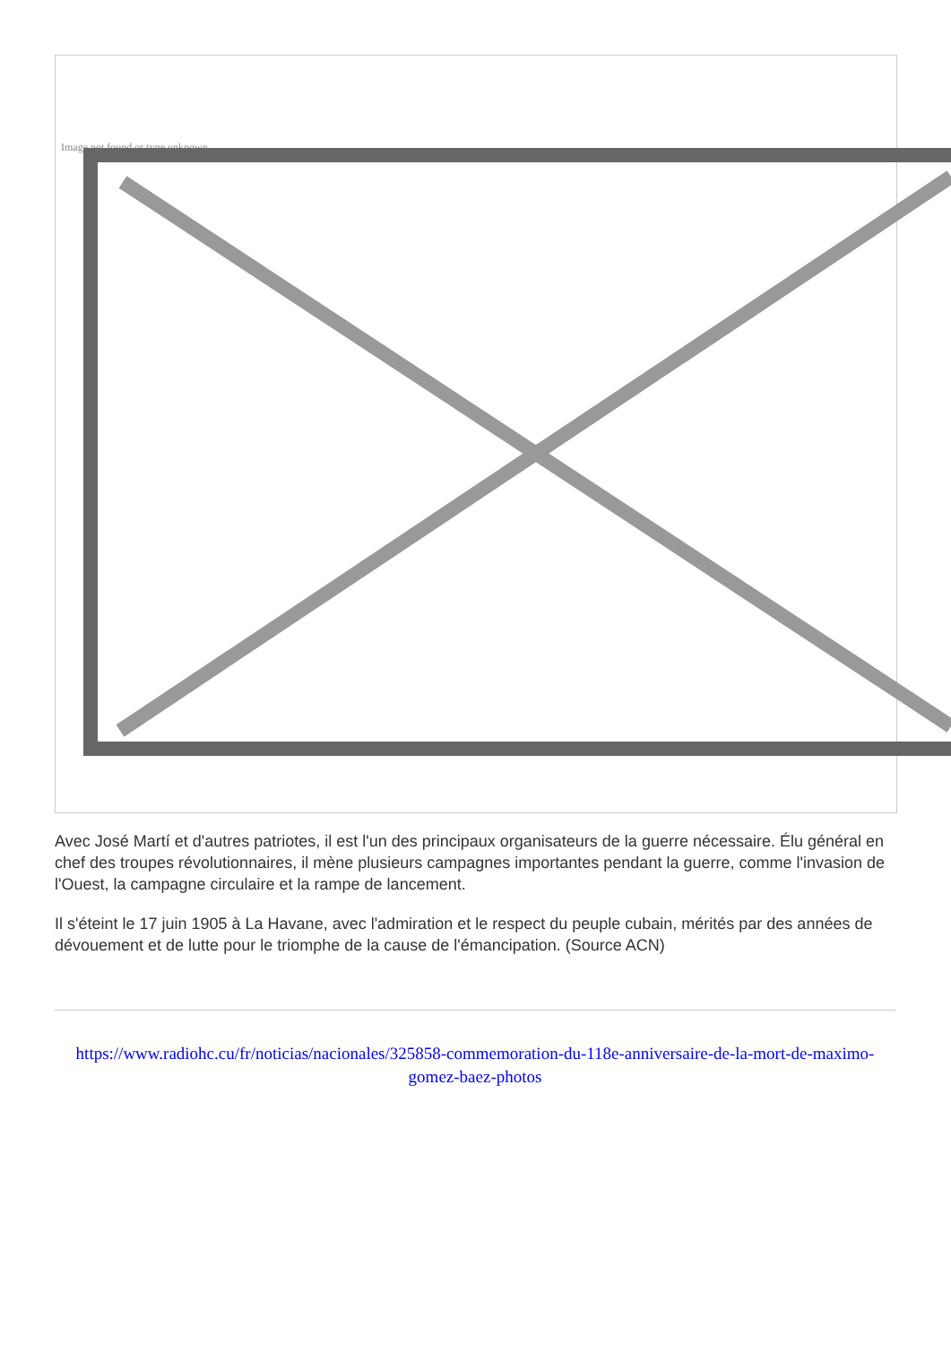Image not found or type unknown
Avec José Martí et d'autres patriotes, il est l'un des principaux organisateurs de la guerre nécessaire. Élu général en chef des troupes révolutionnaires, il mène plusieurs campagnes importantes pendant la guerre, comme l'invasion de l'Ouest, la campagne circulaire et la rampe de lancement.
Il s'éteint le 17 juin 1905 à La Havane, avec l'admiration et le respect du peuple cubain, mérités par des années de dévouement et de lutte pour le triomphe de la cause de l'émancipation. (Source ACN)
https://www.radiohc.cu/fr/noticias/nacionales/325858-commemoration-du-118e-anniversaire-de-la-mort-de-maximo-gomez-baez-photos